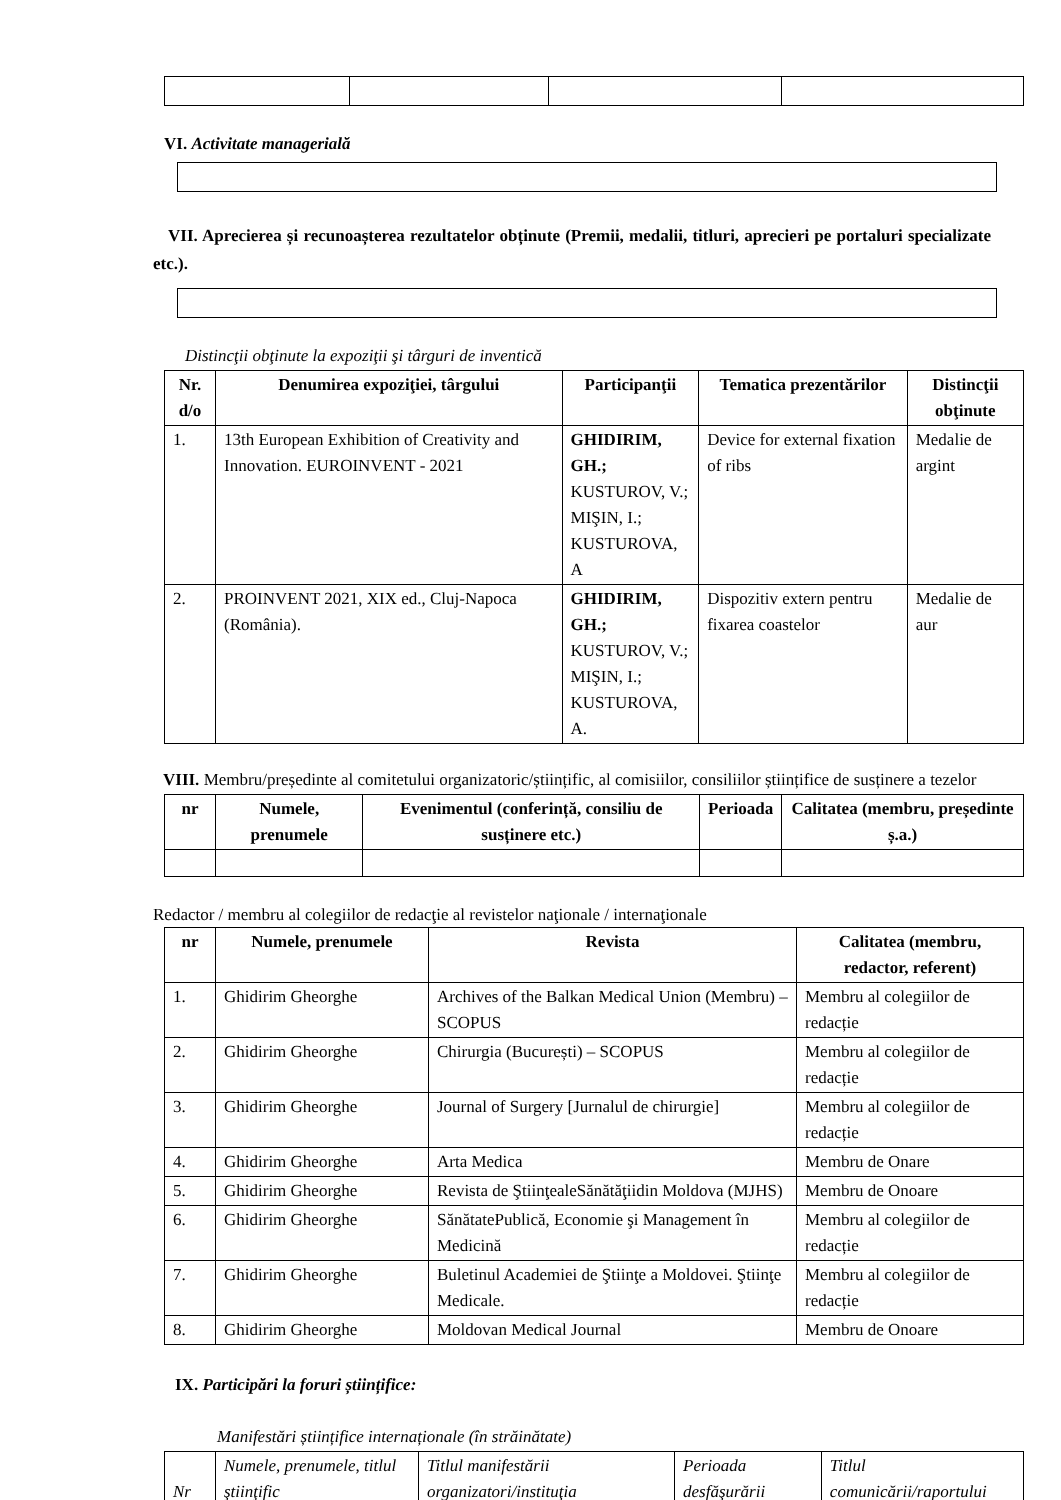VI. Activitate managerială
VII. Aprecierea și recunoașterea rezultatelor obținute (Premii, medalii, titluri, aprecieri pe portaluri specializate etc.).
Distincţii obţinute la expoziţii şi târguri de inventică
| Nr. d/o | Denumirea expoziţiei, târgului | Participanţii | Tematica prezentărilor | Distincţii obţinute |
| --- | --- | --- | --- | --- |
| 1. | 13th European Exhibition of Creativity and Innovation. EUROINVENT - 2021 | GHIDIRIM, GH.; KUSTUROV, V.; MIŞIN, I.; KUSTUROVA, A | Device for external fixation of ribs | Medalie de argint |
| 2. | PROINVENT 2021, XIX ed., Cluj-Napoca (România). | GHIDIRIM, GH.; KUSTUROV, V.; MIŞIN, I.; KUSTUROVA, A. | Dispozitiv extern pentru fixarea coastelor | Medalie de aur |
VIII. Membru/președinte al comitetului organizatoric/științific, al comisiilor, consiliilor științifice de susținere a tezelor
| nr | Numele, prenumele | Evenimentul (conferință, consiliu de susținere etc.) | Perioada | Calitatea (membru, președinte ș.a.) |
| --- | --- | --- | --- | --- |
Redactor / membru al colegiilor de redacţie al revistelor naţionale / internaţionale
| nr | Numele, prenumele | Revista | Calitatea (membru, redactor, referent) |
| --- | --- | --- | --- |
| 1. | Ghidirim Gheorghe | Archives of the Balkan Medical Union (Membru) – SCOPUS | Membru al colegiilor de redacție |
| 2. | Ghidirim Gheorghe | Chirurgia (București) – SCOPUS | Membru al colegiilor de redacție |
| 3. | Ghidirim Gheorghe | Journal of Surgery [Jurnalul de chirurgie] | Membru al colegiilor de redacție |
| 4. | Ghidirim Gheorghe | Arta Medica | Membru de Onare |
| 5. | Ghidirim Gheorghe | Revista de ŞtiinţealeSănătăţiidin Moldova (MJHS) | Membru de Onoare |
| 6. | Ghidirim Gheorghe | SănătatePublică, Economie şi Management în Medicină | Membru al colegiilor de redacție |
| 7. | Ghidirim Gheorghe | Buletinul Academiei de Ştiinţe a Moldovei. Ştiinţe Medicale. | Membru al colegiilor de redacție |
| 8. | Ghidirim Gheorghe | Moldovan Medical Journal | Membru de Onoare |
IX. Participări la foruri științifice:
Manifestări științifice internaționale (în străinătate)
| Nr | Numele, prenumele, titlul ştiinţific | Titlul manifestării organizatori/instituţia | Perioada desfăşurării | Titlul comunicării/raportului |